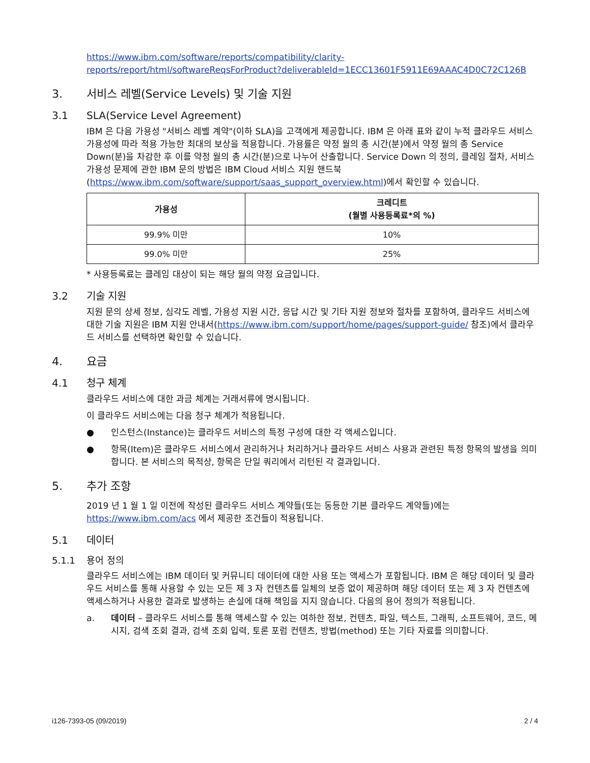https://www.ibm.com/software/reports/compatibility/clarity-reports/report/html/softwareReqsForProduct?deliverableId=1ECC13601F5911E69AAAC4D0C72C126B
3. 서비스 레벨(Service Levels) 및 기술 지원
3.1 SLA(Service Level Agreement)
IBM 은 다음 가용성 "서비스 레벨 계약"(이하 SLA)을 고객에게 제공합니다. IBM 은 아래 표와 같이 누적 클라우드 서비스 가용성에 따라 적용 가능한 최대의 보상을 적용합니다. 가용률은 약정 월의 총 시간(분)에서 약정 월의 총 Service Down(분)을 차감한 후 이를 약정 월의 총 시간(분)으로 나누어 산출합니다. Service Down 의 정의, 클레임 절차, 서비스 가용성 문제에 관한 IBM 문의 방법은 IBM Cloud 서비스 지원 핸드북(https://www.ibm.com/software/support/saas_support_overview.html)에서 확인할 수 있습니다.
| 가용성 | 크레디트 (월별 사용등록료*의 %) |
| --- | --- |
| 99.9% 미만 | 10% |
| 99.0% 미만 | 25% |
* 사용등록료는 클레임 대상이 되는 해당 월의 약정 요금입니다.
3.2 기술 지원
지원 문의 상세 정보, 심각도 레벨, 가용성 지원 시간, 응답 시간 및 기타 지원 정보와 절차를 포함하여, 클라우드 서비스에 대한 기술 지원은 IBM 지원 안내서(https://www.ibm.com/support/home/pages/support-guide/ 참조)에서 클라우드 서비스를 선택하면 확인할 수 있습니다.
4. 요금
4.1 청구 체계
클라우드 서비스에 대한 과금 체계는 거래서류에 명시됩니다.
이 클라우드 서비스에는 다음 청구 체계가 적용됩니다.
● 인스턴스(Instance)는 클라우드 서비스의 특정 구성에 대한 각 액세스입니다.
● 항목(Item)은 클라우드 서비스에서 관리하거나 처리하거나 클라우드 서비스 사용과 관련된 특정 항목의 발생을 의미합니다. 본 서비스의 목적상, 항목은 단일 쿼리에서 리턴된 각 결과입니다.
5. 추가 조항
2019 년 1 월 1 일 이전에 작성된 클라우드 서비스 계약들(또는 동등한 기본 클라우드 계약들)에는 https://www.ibm.com/acs 에서 제공한 조건들이 적용됩니다.
5.1 데이터
5.1.1 용어 정의
클라우드 서비스에는 IBM 데이터 및 커뮤니티 데이터에 대한 사용 또는 액세스가 포함됩니다. IBM 은 해당 데이터 및 클라우드 서비스를 통해 사용할 수 있는 모든 제 3 자 컨텐츠를 일체의 보증 없이 제공하며 해당 데이터 또는 제 3 자 컨텐츠에 액세스하거나 사용한 결과로 발생하는 손실에 대해 책임을 지지 않습니다. 다음의 용어 정의가 적용됩니다.
a. 데이터 – 클라우드 서비스를 통해 액세스할 수 있는 여하한 정보, 컨텐츠, 파일, 텍스트, 그래픽, 소프트웨어, 코드, 메시지, 검색 조회 결과, 검색 조회 입력, 토론 포럼 컨텐츠, 방법(method) 또는 기타 자료를 의미합니다.
i126-7393-05 (09/2019) 2 / 4